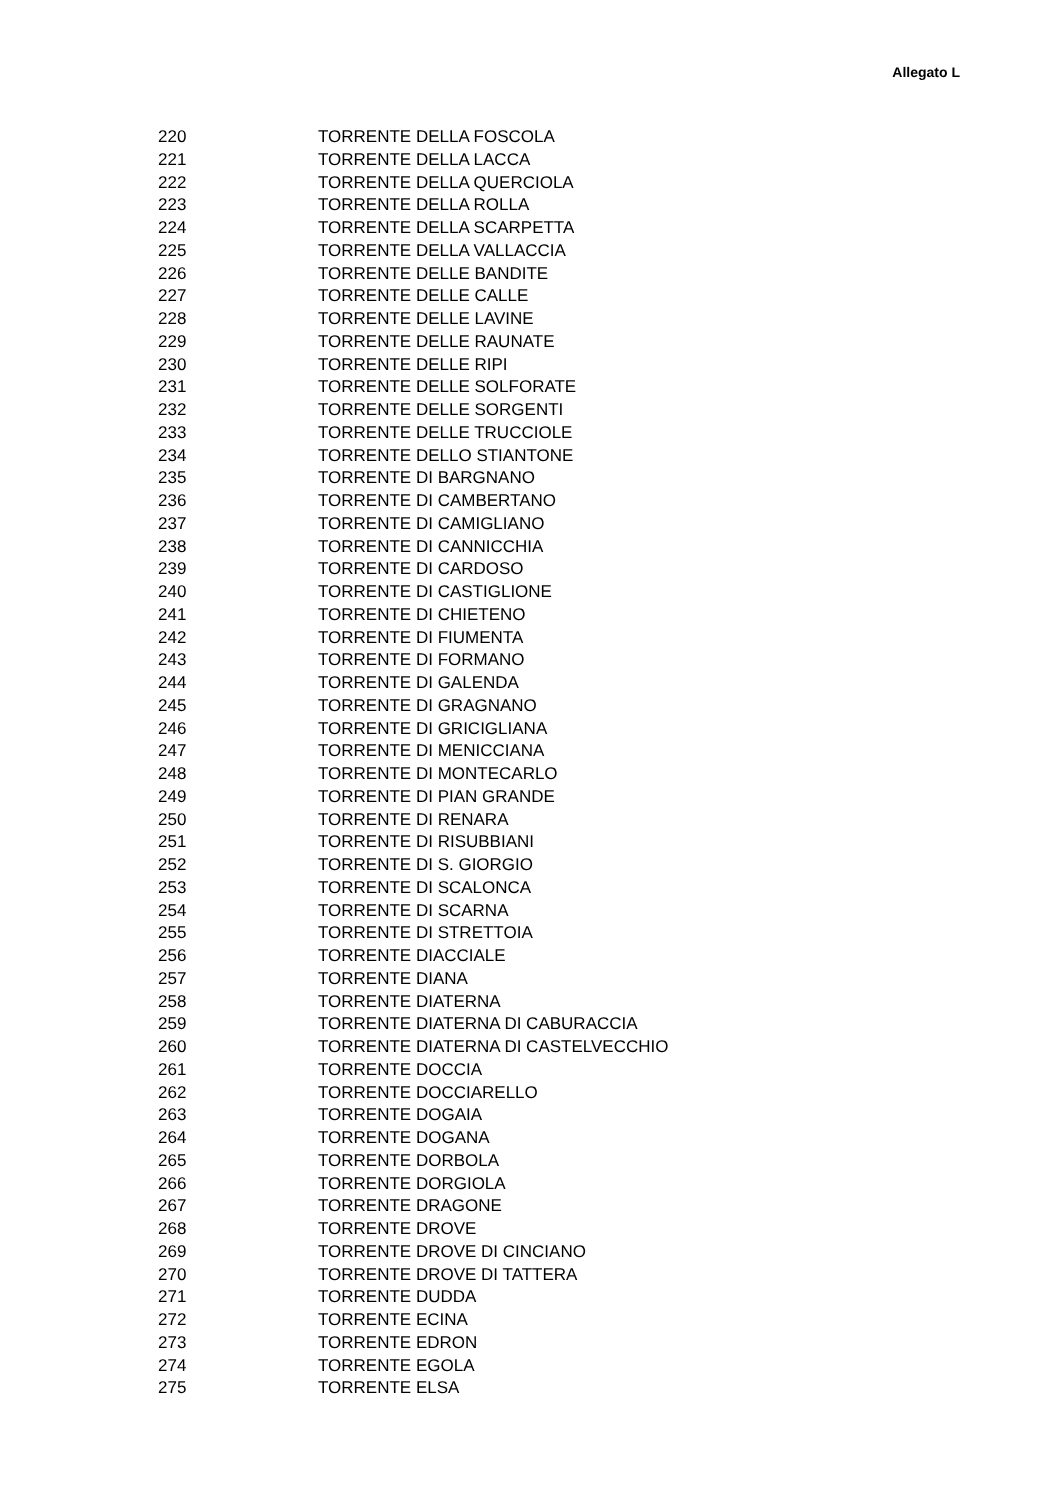Allegato L
| 220 | TORRENTE DELLA FOSCOLA |
| 221 | TORRENTE DELLA LACCA |
| 222 | TORRENTE DELLA QUERCIOLA |
| 223 | TORRENTE DELLA ROLLA |
| 224 | TORRENTE DELLA SCARPETTA |
| 225 | TORRENTE DELLA VALLACCIA |
| 226 | TORRENTE DELLE BANDITE |
| 227 | TORRENTE DELLE CALLE |
| 228 | TORRENTE DELLE LAVINE |
| 229 | TORRENTE DELLE RAUNATE |
| 230 | TORRENTE DELLE RIPI |
| 231 | TORRENTE DELLE SOLFORATE |
| 232 | TORRENTE DELLE SORGENTI |
| 233 | TORRENTE DELLE TRUCCIOLE |
| 234 | TORRENTE DELLO STIANTONE |
| 235 | TORRENTE DI BARGNANO |
| 236 | TORRENTE DI CAMBERTANO |
| 237 | TORRENTE DI CAMIGLIANO |
| 238 | TORRENTE DI CANNICCHIA |
| 239 | TORRENTE DI CARDOSO |
| 240 | TORRENTE DI CASTIGLIONE |
| 241 | TORRENTE DI CHIETENO |
| 242 | TORRENTE DI FIUMENTA |
| 243 | TORRENTE DI FORMANO |
| 244 | TORRENTE DI GALENDA |
| 245 | TORRENTE DI GRAGNANO |
| 246 | TORRENTE DI GRICIGLIANA |
| 247 | TORRENTE DI MENICCIANA |
| 248 | TORRENTE DI MONTECARLO |
| 249 | TORRENTE DI PIAN GRANDE |
| 250 | TORRENTE DI RENARA |
| 251 | TORRENTE DI RISUBBIANI |
| 252 | TORRENTE DI S. GIORGIO |
| 253 | TORRENTE DI SCALONCA |
| 254 | TORRENTE DI SCARNA |
| 255 | TORRENTE DI STRETTOIA |
| 256 | TORRENTE DIACCIALE |
| 257 | TORRENTE DIANA |
| 258 | TORRENTE DIATERNA |
| 259 | TORRENTE DIATERNA DI CABURACCIA |
| 260 | TORRENTE DIATERNA DI CASTELVECCHIO |
| 261 | TORRENTE DOCCIA |
| 262 | TORRENTE DOCCIARELLO |
| 263 | TORRENTE DOGAIA |
| 264 | TORRENTE DOGANA |
| 265 | TORRENTE DORBOLA |
| 266 | TORRENTE DORGIOLA |
| 267 | TORRENTE DRAGONE |
| 268 | TORRENTE DROVE |
| 269 | TORRENTE DROVE DI CINCIANO |
| 270 | TORRENTE DROVE DI TATTERA |
| 271 | TORRENTE DUDDA |
| 272 | TORRENTE ECINA |
| 273 | TORRENTE EDRON |
| 274 | TORRENTE EGOLA |
| 275 | TORRENTE ELSA |